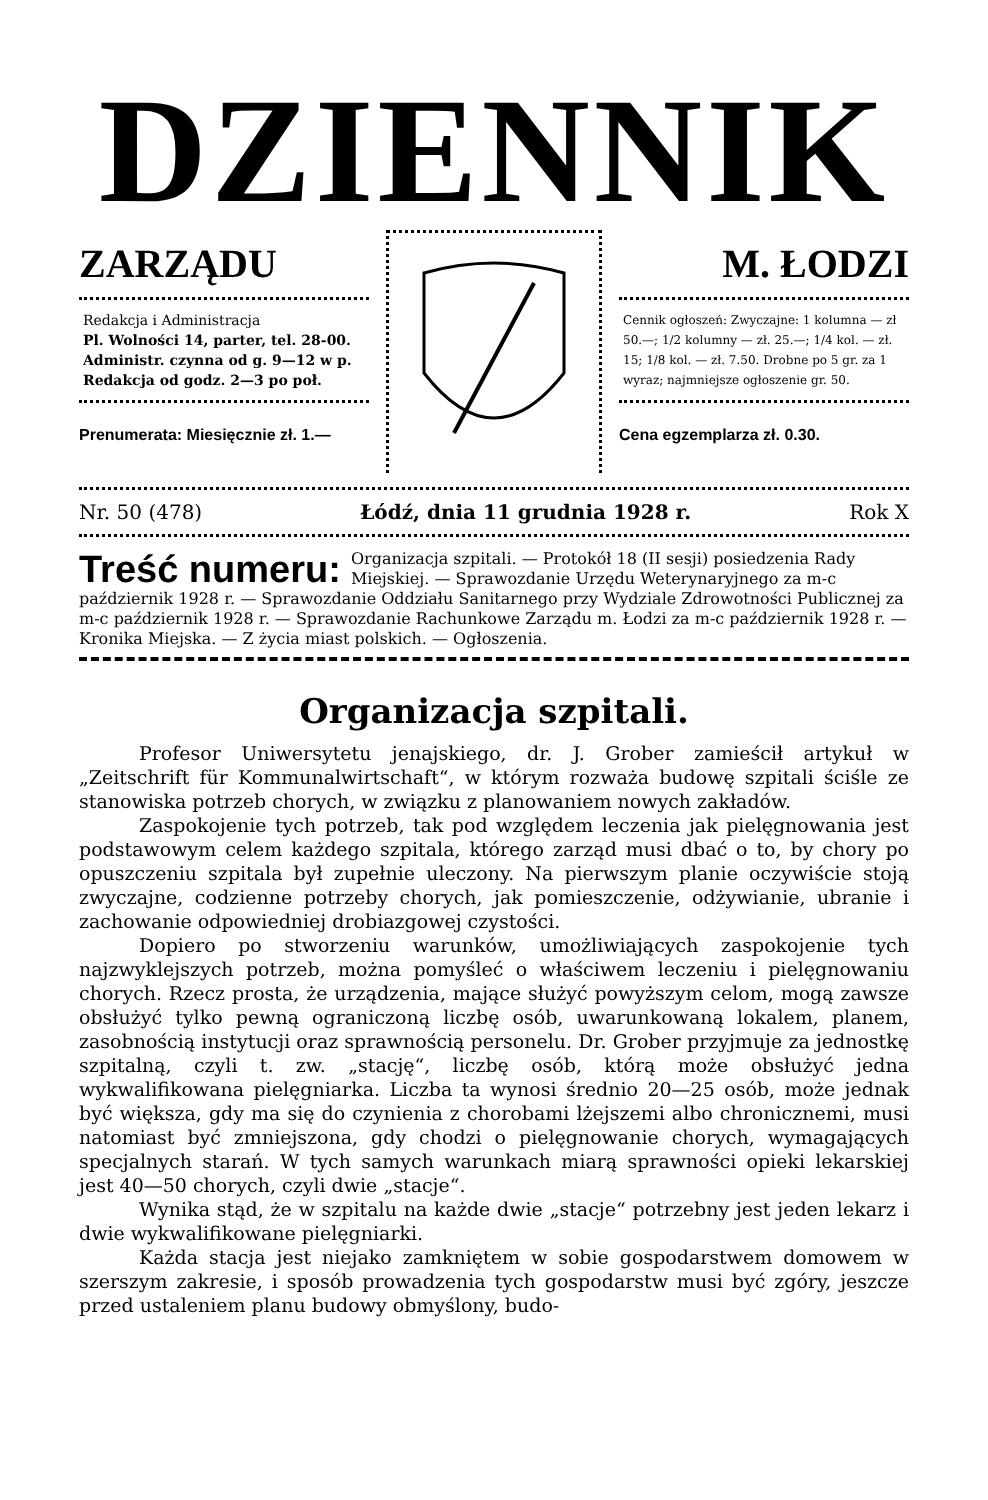DZIENNIK
ZARZĄDU
Redakcja i Administracja
Pl. Wolności 14, parter, tel. 28-00.
Administr. czynna od g. 9—12 w p. Redakcja od godz. 2—3 po poł.
Prenumerata: Miesięcznie zł. 1.—
M. ŁODZI
Cennik ogłoszeń: Zwyczajne: 1 kolumna — zł 50.—; 1/2 kolumny — zł. 25.—; 1/4 kol. — zł. 15; 1/8 kol. — zł. 7.50. Drobne po 5 gr. za 1 wyraz; najmniejsze ogłoszenie gr. 50.
Cena egzemplarza zł. 0.30.
Nr. 50 (478) Łódź, dnia 11 grudnia 1928 r. Rok X
Treść numeru: Organizacja szpitali. — Protokół 18 (II sesji) posiedzenia Rady Miejskiej. — Sprawozdanie Urzędu Weterynaryjnego za m-c październik 1928 r. — Sprawozdanie Oddziału Sanitarnego przy Wydziale Zdrowotności Publicznej za m-c październik 1928 r. — Sprawozdanie Rachunkowe Zarządu m. Łodzi za m-c październik 1928 r. — Kronika Miejska. — Z życia miast polskich. — Ogłoszenia.
Organizacja szpitali.
Profesor Uniwersytetu jenajskiego, dr. J. Grober zamieścił artykuł w „Zeitschrift für Kommunalwirtschaft“, w którym rozważa budowę szpitali ściśle ze stanowiska potrzeb chorych, w związku z planowaniem nowych zakładów.
Zaspokojenie tych potrzeb, tak pod względem leczenia jak pielęgnowania jest podstawowym celem każdego szpitala, którego zarząd musi dbać o to, by chory po opuszczeniu szpitala był zupełnie uleczony. Na pierwszym planie oczywiście stoją zwyczajne, codzienne potrzeby chorych, jak pomieszczenie, odżywianie, ubranie i zachowanie odpowiedniej drobiazgowej czystości.
Dopiero po stworzeniu warunków, umożliwiających zaspokojenie tych najzwyklejszych potrzeb, można pomyśleć o właściwem leczeniu i pielęgnowaniu chorych. Rzecz prosta, że urządzenia, mające służyć powyższym celom, mogą zawsze obsłużyć tylko pewną ograniczoną liczbę osób, uwarunkowaną lokalem, planem, zasobnością instytucji oraz sprawnością personelu. Dr. Grober przyjmuje za jednostkę szpitalną, czyli t. zw. „stację“, liczbę osób, którą może obsłużyć jedna wykwalifikowana pielęgniarka. Liczba ta wynosi średnio 20—25 osób, może jednak być większa, gdy ma się do czynienia z chorobami lżejszemi albo chronicznemi, musi natomiast być zmniejszona, gdy chodzi o pielęgnowanie chorych, wymagających specjalnych starań. W tych samych warunkach miarą sprawności opieki lekarskiej jest 40—50 chorych, czyli dwie „stacje“.
Wynika stąd, że w szpitalu na każde dwie „stacje“ potrzebny jest jeden lekarz i dwie wykwalifikowane pielęgniarki.
Każda stacja jest niejako zamkniętem w sobie gospodarstwem domowem w szerszym zakresie, i sposób prowadzenia tych gospodarstw musi być zgóry, jeszcze przed ustaleniem planu budowy obmyślony, budo-